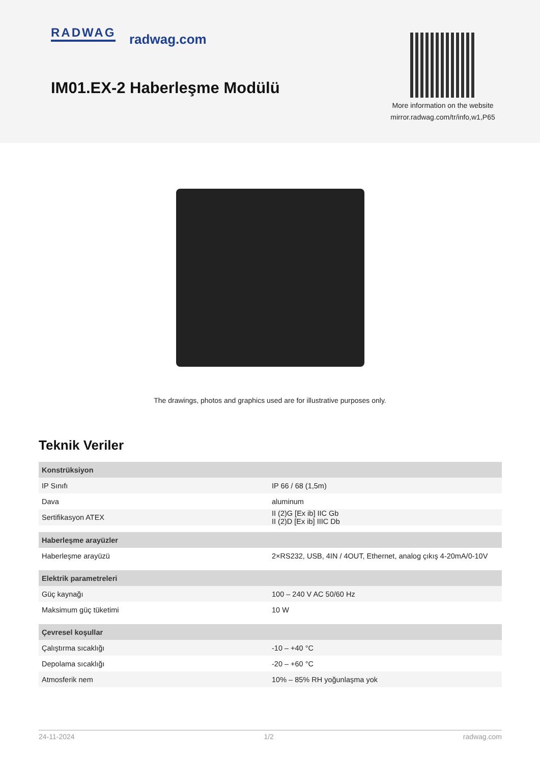RADWAG radwag.com
IM01.EX-2 Haberleşme Modülü
More information on the website
mirror.radwag.com/tr/info,w1,P65
The drawings, photos and graphics used are for illustrative purposes only.
Teknik Veriler
| Konstrüksiyon | |
| --- | --- |
| IP Sınıfı | IP 66 / 68 (1,5m) |
| Dava | aluminum |
| Sertifikasyon ATEX | II (2)G [Ex ib] IIC Gb II (2)D [Ex ib] IIIC Db |
| Haberleşme arayüzler | |
| Haberleşme arayüzü | 2×RS232, USB, 4IN / 4OUT, Ethernet, analog çıkış 4-20mA/0-10V |
| Elektrik parametreleri | |
| Güç kaynağı | 100 – 240 V AC 50/60 Hz |
| Maksimum güç tüketimi | 10 W |
| Çevresel koşullar | |
| Çalıştırma sıcaklığı | -10 – +40 °C |
| Depolama sıcaklığı | -20 – +60 °C |
| Atmosferik nem | 10% – 85% RH yoğunlaşma yok |
24-11-2024 1/2 radwag.com